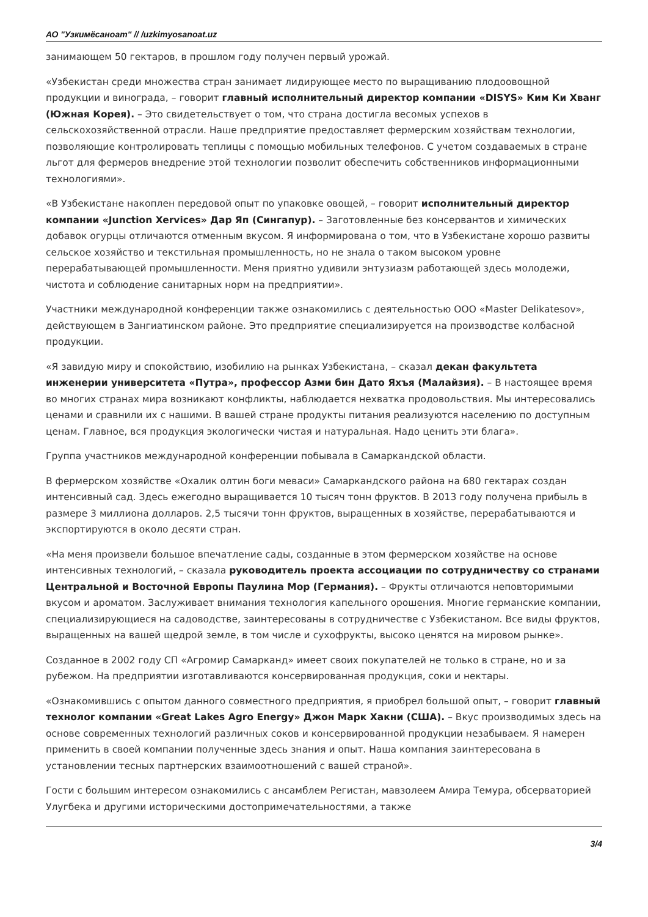АО "Узкимёсаноат" // /uzkimyosanoat.uz
занимающем 50 гектаров, в прошлом году получен первый урожай.
«Узбекистан среди множества стран занимает лидирующее место по выращиванию плодоовощной продукции и винограда, – говорит главный исполнительный директор компании «DISYS» Ким Ки Хванг (Южная Корея). – Это свидетельствует о том, что страна достигла весомых успехов в сельскохозяйственной отрасли. Наше предприятие предоставляет фермерским хозяйствам технологии, позволяющие контролировать теплицы с помощью мобильных телефонов. С учетом создаваемых в стране льгот для фермеров внедрение этой технологии позволит обеспечить собственников информационными технологиями».
«В Узбекистане накоплен передовой опыт по упаковке овощей, – говорит исполнительный директор компании «Junction Xervices» Дар Яп (Сингапур). – Заготовленные без консервантов и химических добавок огурцы отличаются отменным вкусом. Я информирована о том, что в Узбекистане хорошо развиты сельское хозяйство и текстильная промышленность, но не знала о таком высоком уровне перерабатывающей промышленности. Меня приятно удивили энтузиазм работающей здесь молодежи, чистота и соблюдение санитарных норм на предприятии».
Участники международной конференции также ознакомились с деятельностью ООО «Master Delikatesov», действующем в Зангиатинском районе. Это предприятие специализируется на производстве колбасной продукции.
«Я завидую миру и спокойствию, изобилию на рынках Узбекистана, – сказал декан факультета инженерии университета «Путра», профессор Азми бин Дато Яхъя (Малайзия). – В настоящее время во многих странах мира возникают конфликты, наблюдается нехватка продовольствия. Мы интересовались ценами и сравнили их с нашими. В вашей стране продукты питания реализуются населению по доступным ценам. Главное, вся продукция экологически чистая и натуральная. Надо ценить эти блага».
Группа участников международной конференции побывала в Самаркандской области.
В фермерском хозяйстве «Охалик олтин боги меваси» Самаркандского района на 680 гектарах создан интенсивный сад. Здесь ежегодно выращивается 10 тысяч тонн фруктов. В 2013 году получена прибыль в размере 3 миллиона долларов. 2,5 тысячи тонн фруктов, выращенных в хозяйстве, перерабатываются и экспортируются в около десяти стран.
«На меня произвели большое впечатление сады, созданные в этом фермерском хозяйстве на основе интенсивных технологий, – сказала руководитель проекта ассоциации по сотрудничеству со странами Центральной и Восточной Европы Паулина Мор (Германия). – Фрукты отличаются неповторимыми вкусом и ароматом. Заслуживает внимания технология капельного орошения. Многие германские компании, специализирующиеся на садоводстве, заинтересованы в сотрудничестве с Узбекистаном. Все виды фруктов, выращенных на вашей щедрой земле, в том числе и сухофрукты, высоко ценятся на мировом рынке».
Созданное в 2002 году СП «Агромир Самарканд» имеет своих покупателей не только в стране, но и за рубежом. На предприятии изготавливаются консервированная продукция, соки и нектары.
«Ознакомившись с опытом данного совместного предприятия, я приобрел большой опыт, – говорит главный технолог компании «Great Lakes Agro Energy» Джон Марк Хакни (США). – Вкус производимых здесь на основе современных технологий различных соков и консервированной продукции незабываем. Я намерен применить в своей компании полученные здесь знания и опыт. Наша компания заинтересована в установлении тесных партнерских взаимоотношений с вашей страной».
Гости с большим интересом ознакомились с ансамблем Регистан, мавзолеем Амира Темура, обсерваторией Улугбека и другими историческими достопримечательностями, а также
3/4